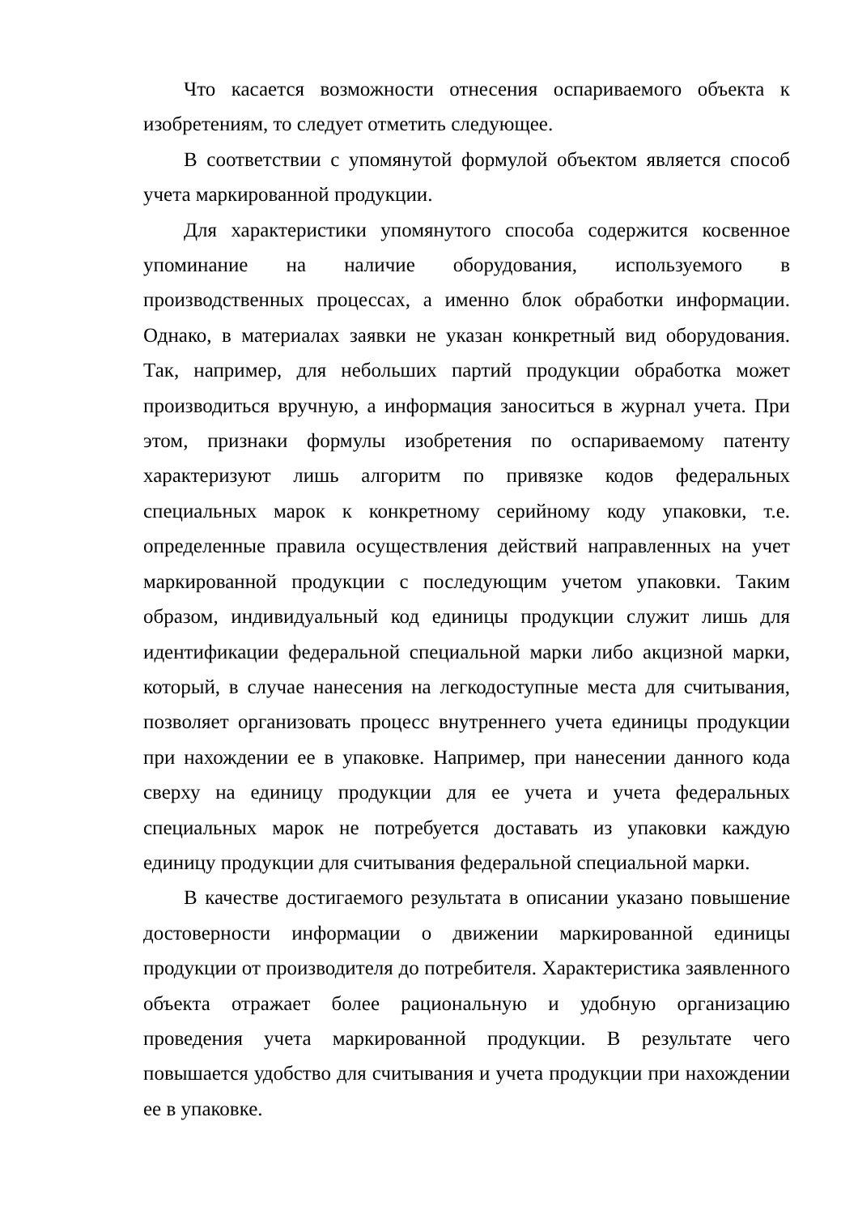Что касается возможности отнесения оспариваемого объекта к изобретениям, то следует отметить следующее.
В соответствии с упомянутой формулой объектом является способ учета маркированной продукции.
Для характеристики упомянутого способа содержится косвенное упоминание на наличие оборудования, используемого в производственных процессах, а именно блок обработки информации. Однако, в материалах заявки не указан конкретный вид оборудования. Так, например, для небольших партий продукции обработка может производиться вручную, а информация заноситься в журнал учета. При этом, признаки формулы изобретения по оспариваемому патенту характеризуют лишь алгоритм по привязке кодов федеральных специальных марок к конкретному серийному коду упаковки, т.е. определенные правила осуществления действий направленных на учет маркированной продукции с последующим учетом упаковки. Таким образом, индивидуальный код единицы продукции служит лишь для идентификации федеральной специальной марки либо акцизной марки, который, в случае нанесения на легкодоступные места для считывания, позволяет организовать процесс внутреннего учета единицы продукции при нахождении ее в упаковке. Например, при нанесении данного кода сверху на единицу продукции для ее учета и учета федеральных специальных марок не потребуется доставать из упаковки каждую единицу продукции для считывания федеральной специальной марки.
В качестве достигаемого результата в описании указано повышение достоверности информации о движении маркированной единицы продукции от производителя до потребителя. Характеристика заявленного объекта отражает более рациональную и удобную организацию проведения учета маркированной продукции. В результате чего повышается удобство для считывания и учета продукции при нахождении ее в упаковке.